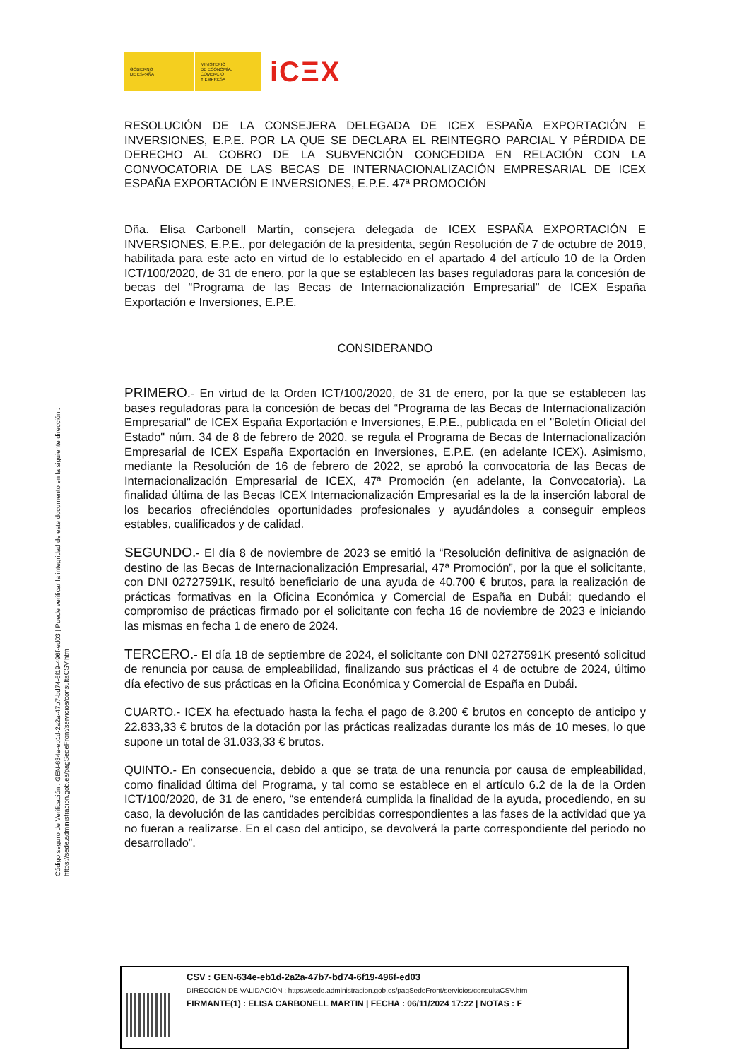Código seguro de Verificación : GEN-634e-eb1d-2a2a-47b7-bd74-6f19-496f-ed03 | Puede verificar la integridad de este documento en la siguiente dirección :
https://sede.administracion.gob.es/pagSedeFront/servicios/consultaCSV.htm
GOBIERNO
DE ESPAÑA
MINISTERIO
DE ECONOMÍA, COMERCIO
Y EMPRESA
iCΞX
RESOLUCIÓN DE LA CONSEJERA DELEGADA DE ICEX ESPAÑA EXPORTACIÓN E INVERSIONES, E.P.E. POR LA QUE SE DECLARA EL REINTEGRO PARCIAL Y PÉRDIDA DE DERECHO AL COBRO DE LA SUBVENCIÓN CONCEDIDA EN RELACIÓN CON LA CONVOCATORIA DE LAS BECAS DE INTERNACIONALIZACIÓN EMPRESARIAL DE ICEX ESPAÑA EXPORTACIÓN E INVERSIONES, E.P.E. 47ª PROMOCIÓN
Dña. Elisa Carbonell Martín, consejera delegada de ICEX ESPAÑA EXPORTACIÓN E INVERSIONES, E.P.E., por delegación de la presidenta, según Resolución de 7 de octubre de 2019, habilitada para este acto en virtud de lo establecido en el apartado 4 del artículo 10 de la Orden ICT/100/2020, de 31 de enero, por la que se establecen las bases reguladoras para la concesión de becas del “Programa de las Becas de Internacionalización Empresarial" de ICEX España Exportación e Inversiones, E.P.E.
CONSIDERANDO
PRIMERO.- En virtud de la Orden ICT/100/2020, de 31 de enero, por la que se establecen las bases reguladoras para la concesión de becas del “Programa de las Becas de Internacionalización Empresarial" de ICEX España Exportación e Inversiones, E.P.E., publicada en el "Boletín Oficial del Estado" núm. 34 de 8 de febrero de 2020, se regula el Programa de Becas de Internacionalización Empresarial de ICEX España Exportación en Inversiones, E.P.E. (en adelante ICEX). Asimismo, mediante la Resolución de 16 de febrero de 2022, se aprobó la convocatoria de las Becas de Internacionalización Empresarial de ICEX, 47ª Promoción (en adelante, la Convocatoria). La finalidad última de las Becas ICEX Internacionalización Empresarial es la de la inserción laboral de los becarios ofreciéndoles oportunidades profesionales y ayudándoles a conseguir empleos estables, cualificados y de calidad.
SEGUNDO.- El día 8 de noviembre de 2023 se emitió la “Resolución definitiva de asignación de destino de las Becas de Internacionalización Empresarial, 47ª Promoción”, por la que el solicitante, con DNI 02727591K, resultó beneficiario de una ayuda de 40.700 € brutos, para la realización de prácticas formativas en la Oficina Económica y Comercial de España en Dubái; quedando el compromiso de prácticas firmado por el solicitante con fecha 16 de noviembre de 2023 e iniciando las mismas en fecha 1 de enero de 2024.
TERCERO.- El día 18 de septiembre de 2024, el solicitante con DNI 02727591K presentó solicitud de renuncia por causa de empleabilidad, finalizando sus prácticas el 4 de octubre de 2024, último día efectivo de sus prácticas en la Oficina Económica y Comercial de España en Dubái.
CUARTO.- ICEX ha efectuado hasta la fecha el pago de 8.200 € brutos en concepto de anticipo y 22.833,33 € brutos de la dotación por las prácticas realizadas durante los más de 10 meses, lo que supone un total de 31.033,33 € brutos.
QUINTO.- En consecuencia, debido a que se trata de una renuncia por causa de empleabilidad, como finalidad última del Programa, y tal como se establece en el artículo 6.2 de la de la Orden ICT/100/2020, de 31 de enero, “se entenderá cumplida la finalidad de la ayuda, procediendo, en su caso, la devolución de las cantidades percibidas correspondientes a las fases de la actividad que ya no fueran a realizarse. En el caso del anticipo, se devolverá la parte correspondiente del periodo no desarrollado”.
CSV : GEN-634e-eb1d-2a2a-47b7-bd74-6f19-496f-ed03
DIRECCIÓN DE VALIDACIÓN : https://sede.administracion.gob.es/pagSedeFront/servicios/consultaCSV.htm
FIRMANTE(1) : ELISA CARBONELL MARTIN | FECHA : 06/11/2024 17:22 | NOTAS : F